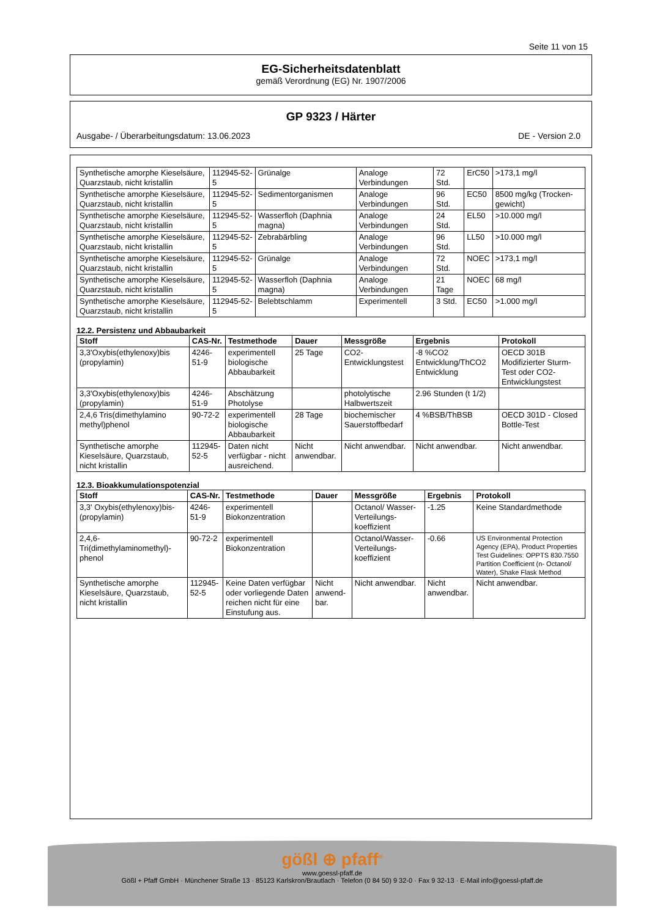Seite 11 von 15
EG-Sicherheitsdatenblatt
gemäß Verordnung (EG) Nr. 1907/2006
GP 9323 / Härter
Ausgabe- / Überarbeitungsdatum: 13.06.2023 DE - Version 2.0
| Synthetische amorphe Kieselsäure, Quarzstaub, nicht kristallin | 112945-52-5 | Grünalge | Analoge Verbindungen | 72 Std. | ErC50 | >173,1 mg/l |
| Synthetische amorphe Kieselsäure, Quarzstaub, nicht kristallin | 112945-52-5 | Sedimentorganismen | Analoge Verbindungen | 96 Std. | EC50 | 8500 mg/kg (Trocken-gewicht) |
| Synthetische amorphe Kieselsäure, Quarzstaub, nicht kristallin | 112945-52-5 | Wasserfloh (Daphnia magna) | Analoge Verbindungen | 24 Std. | EL50 | >10.000 mg/l |
| Synthetische amorphe Kieselsäure, Quarzstaub, nicht kristallin | 112945-52-5 | Zebrabärbling | Analoge Verbindungen | 96 Std. | LL50 | >10.000 mg/l |
| Synthetische amorphe Kieselsäure, Quarzstaub, nicht kristallin | 112945-52-5 | Grünalge | Analoge Verbindungen | 72 Std. | NOEC | >173,1 mg/l |
| Synthetische amorphe Kieselsäure, Quarzstaub, nicht kristallin | 112945-52-5 | Wasserfloh (Daphnia magna) | Analoge Verbindungen | 21 Tage | NOEC | 68 mg/l |
| Synthetische amorphe Kieselsäure, Quarzstaub, nicht kristallin | 112945-52-5 | Belebtschlamm | Experimentell | 3 Std. | EC50 | >1.000 mg/l |
12.2. Persistenz und Abbaubarkeit
| Stoff | CAS-Nr. | Testmethode | Dauer | Messgröße | Ergebnis | Protokoll |
| --- | --- | --- | --- | --- | --- | --- |
| 3,3'Oxybis(ethylenoxy)bis (propylamin) | 4246-51-9 | experimentell biologische Abbaubarkeit | 25 Tage | CO2-Entwicklungstest | -8 %CO2 Entwicklung/ThCO2 Entwicklung | OECD 301B Modifizierter Sturm-Test oder CO2-Entwicklungstest |
| 3,3'Oxybis(ethylenoxy)bis (propylamin) | 4246-51-9 | Abschätzung Photolyse | | photolytische Halbwertszeit | 2.96 Stunden (t 1/2) | |
| 2,4,6 Tris(dimethylamino methyl)phenol | 90-72-2 | experimentell biologische Abbaubarkeit | 28 Tage | biochemischer Sauerstoffbedarf | 4 %BSB/ThBSB | OECD 301D - Closed Bottle-Test |
| Synthetische amorphe Kieselsäure, Quarzstaub, nicht kristallin | 112945-52-5 | Daten nicht verfügbar - nicht ausreichend. | Nicht anwendbar. | Nicht anwendbar. | Nicht anwendbar. | Nicht anwendbar. |
12.3. Bioakkumulationspotenzial
| Stoff | CAS-Nr. | Testmethode | Dauer | Messgröße | Ergebnis | Protokoll |
| --- | --- | --- | --- | --- | --- | --- |
| 3,3' Oxybis(ethylenoxy)bis-(propylamin) | 4246-51-9 | experimentell Biokonzentration | | Octanol/ Wasser-Verteilungs-koeffizient | -1.25 | Keine Standardmethode |
| 2,4,6-Tri(dimethylaminomethyl)-phenol | 90-72-2 | experimentell Biokonzentration | | Octanol/Wasser-Verteilungs-koeffizient | -0.66 | US Environmental Protection Agency (EPA), Product Properties Test Guidelines: OPPTS 830.7550 Partition Coefficient (n- Octanol/ Water), Shake Flask Method |
| Synthetische amorphe Kieselsäure, Quarzstaub, nicht kristallin | 112945-52-5 | Keine Daten verfügbar oder vorliegende Daten reichen nicht für eine Einstufung aus. | Nicht anwend-bar. | Nicht anwendbar. | Nicht anwendbar. | Nicht anwendbar. |
gößl ⊕ pfaff<sup>®</sup>
www.goessl-pfaff.de
Gößl + Pfaff GmbH · Münchener Straße 13 · 85123 Karlskron/Brautlach · Telefon (0 84 50) 9 32-0 · Fax 9 32-13 · E-Mail info@goessl-pfaff.de